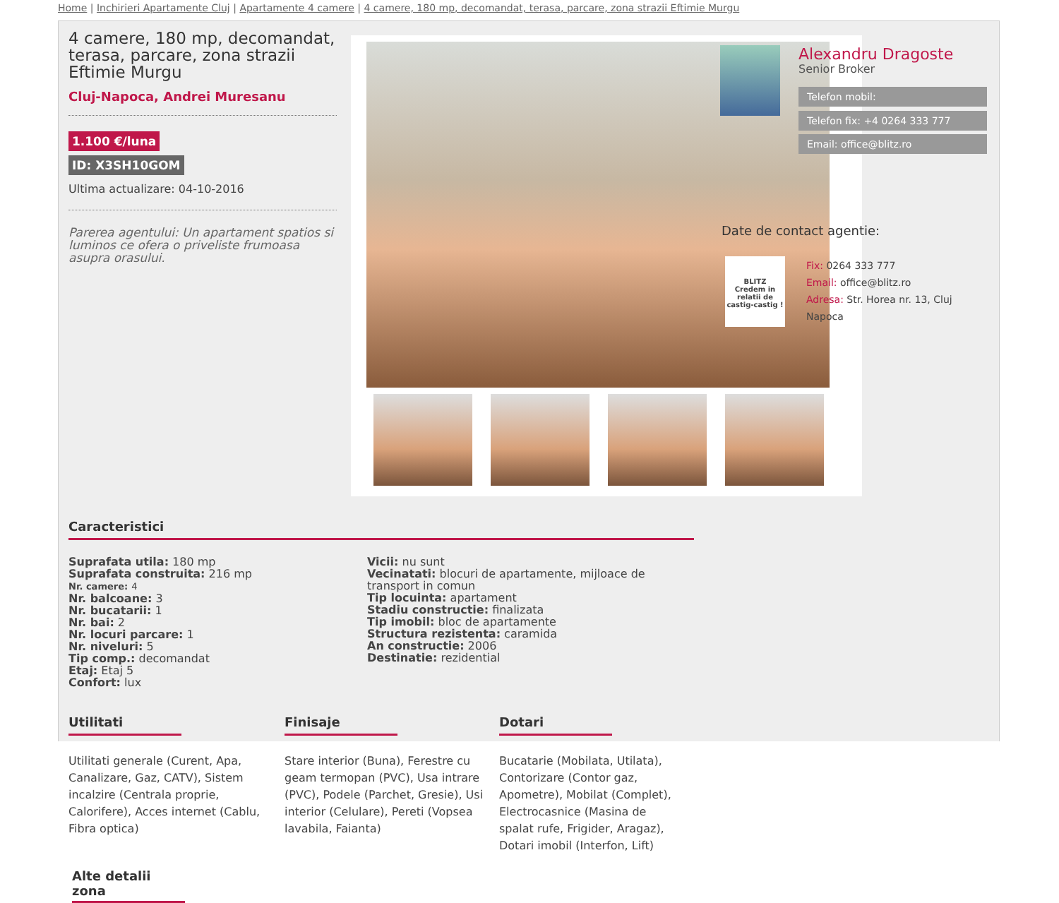Home | Inchirieri Apartamente Cluj | Apartamente 4 camere | 4 camere, 180 mp, decomandat, terasa, parcare, zona strazii Eftimie Murgu
4 camere, 180 mp, decomandat, terasa, parcare, zona strazii Eftimie Murgu
Cluj-Napoca, Andrei Muresanu
1.100 €/luna
ID: X3SH10GOM
Ultima actualizare: 04-10-2016
Parerea agentului: Un apartament spatios si luminos ce ofera o priveliste frumoasa asupra orasului.
Caracteristici
Suprafata utila: 180 mp
Suprafata construita: 216 mp
Nr. camere: 4
Nr. balcoane: 3
Nr. bucatarii: 1
Nr. bai: 2
Nr. locuri parcare: 1
Nr. niveluri: 5
Tip comp.: decomandat
Etaj: Etaj 5
Confort: lux
Vicii: nu sunt
Vecinatati: blocuri de apartamente, mijloace de transport in comun
Tip locuinta: apartament
Stadiu constructie: finalizata
Tip imobil: bloc de apartamente
Structura rezistenta: caramida
An constructie: 2006
Destinatie: rezidential
Utilitati
Utilitati generale (Curent, Apa, Canalizare, Gaz, CATV), Sistem incalzire (Centrala proprie, Calorifere), Acces internet (Cablu, Fibra optica)
Finisaje
Stare interior (Buna), Ferestre cu geam termopan (PVC), Usa intrare (PVC), Podele (Parchet, Gresie), Usi interior (Celulare), Pereti (Vopsea lavabila, Faianta)
Dotari
Bucatarie (Mobilata, Utilata), Contorizare (Contor gaz, Apometre), Mobilat (Complet), Electrocasnice (Masina de spalat rufe, Frigider, Aragaz), Dotari imobil (Interfon, Lift)
Alte detalii zona
Alexandru Dragoste
Senior Broker
Telefon mobil:
Telefon fix: +4 0264 333 777
Email: office@blitz.ro
Date de contact agentie:
BLITZ
Credem in relatii de castig-castig !
Fix: 0264 333 777
Email: office@blitz.ro
Adresa: Str. Horea nr. 13, Cluj Napoca